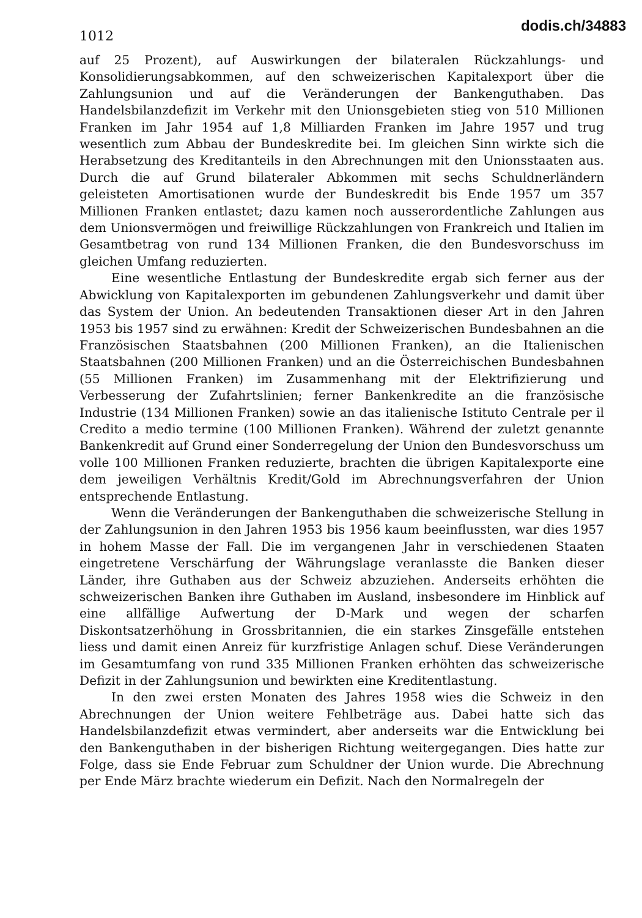1012
dodis.ch/34883
auf 25 Prozent), auf Auswirkungen der bilateralen Rückzahlungs- und Konsolidierungsabkommen, auf den schweizerischen Kapitalexport über die Zahlungsunion und auf die Veränderungen der Bankenguthaben. Das Handelsbilanzdefizit im Verkehr mit den Unionsgebieten stieg von 510 Millionen Franken im Jahr 1954 auf 1,8 Milliarden Franken im Jahre 1957 und trug wesentlich zum Abbau der Bundeskredite bei. Im gleichen Sinn wirkte sich die Herabsetzung des Kreditanteils in den Abrechnungen mit den Unionsstaaten aus. Durch die auf Grund bilateraler Abkommen mit sechs Schuldnerländern geleisteten Amortisationen wurde der Bundeskredit bis Ende 1957 um 357 Millionen Franken entlastet; dazu kamen noch ausserordentliche Zahlungen aus dem Unionsvermögen und freiwillige Rückzahlungen von Frankreich und Italien im Gesamtbetrag von rund 134 Millionen Franken, die den Bundesvorschuss im gleichen Umfang reduzierten.
Eine wesentliche Entlastung der Bundeskredite ergab sich ferner aus der Abwicklung von Kapitalexporten im gebundenen Zahlungsverkehr und damit über das System der Union. An bedeutenden Transaktionen dieser Art in den Jahren 1953 bis 1957 sind zu erwähnen: Kredit der Schweizerischen Bundesbahnen an die Französischen Staatsbahnen (200 Millionen Franken), an die Italienischen Staatsbahnen (200 Millionen Franken) und an die Österreichischen Bundesbahnen (55 Millionen Franken) im Zusammenhang mit der Elektrifizierung und Verbesserung der Zufahrtslinien; ferner Bankenkredite an die französische Industrie (134 Millionen Franken) sowie an das italienische Istituto Centrale per il Credito a medio termine (100 Millionen Franken). Während der zuletzt genannte Bankenkredit auf Grund einer Sonderregelung der Union den Bundesvorschuss um volle 100 Millionen Franken reduzierte, brachten die übrigen Kapitalexporte eine dem jeweiligen Verhältnis Kredit/Gold im Abrechnungsverfahren der Union entsprechende Entlastung.
Wenn die Veränderungen der Bankenguthaben die schweizerische Stellung in der Zahlungsunion in den Jahren 1953 bis 1956 kaum beeinflussten, war dies 1957 in hohem Masse der Fall. Die im vergangenen Jahr in verschiedenen Staaten eingetretene Verschärfung der Währungslage veranlasste die Banken dieser Länder, ihre Guthaben aus der Schweiz abzuziehen. Anderseits erhöhten die schweizerischen Banken ihre Guthaben im Ausland, insbesondere im Hinblick auf eine allfällige Aufwertung der D-Mark und wegen der scharfen Diskontsatzerhöhung in Grossbritannien, die ein starkes Zinsgefälle entstehen liess und damit einen Anreiz für kurzfristige Anlagen schuf. Diese Veränderungen im Gesamtumfang von rund 335 Millionen Franken erhöhten das schweizerische Defizit in der Zahlungsunion und bewirkten eine Kreditentlastung.
In den zwei ersten Monaten des Jahres 1958 wies die Schweiz in den Abrechnungen der Union weitere Fehlbeträge aus. Dabei hatte sich das Handelsbilanzdefizit etwas vermindert, aber anderseits war die Entwicklung bei den Bankenguthaben in der bisherigen Richtung weitergegangen. Dies hatte zur Folge, dass sie Ende Februar zum Schuldner der Union wurde. Die Abrechnung per Ende März brachte wiederum ein Defizit. Nach den Normalregeln der